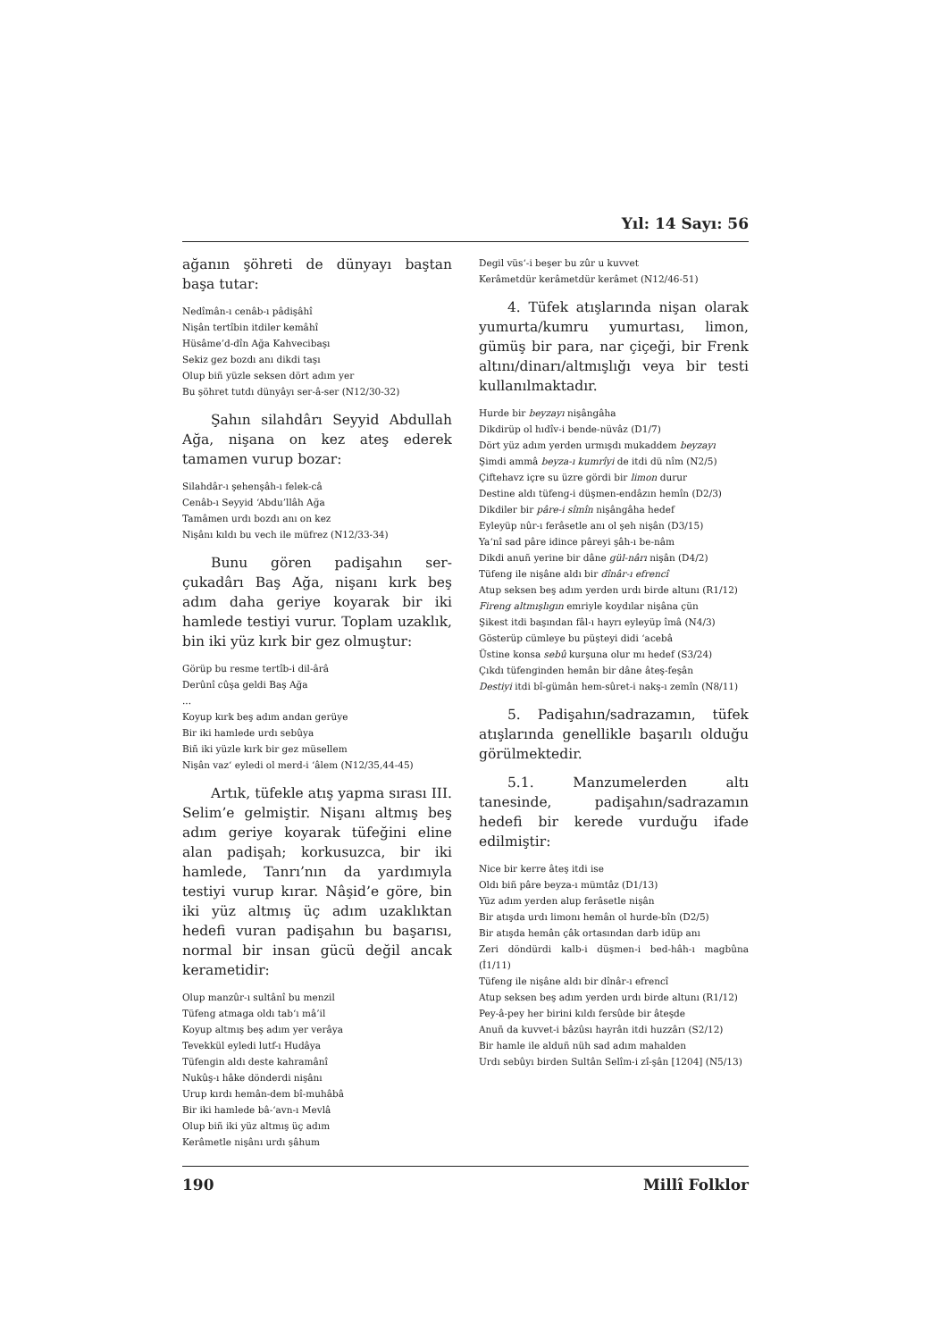Yıl: 14 Sayı: 56
ağanın şöhreti de dünyayı baştan başa tutar:
Nedîmân-ı cenâb-ı pâdişâhî
Nişân tertîbin itdiler kemâhî
Hüsâme’d-dîn Ağa Kahvecibaşı
Sekiz gez bozdı anı dikdi taşı
Olup biñ yüzle seksen dört adım yer
Bu şöhret tutdı dünyâyı ser-â-ser (N12/30-32)
Şahın silahdârı Seyyid Abdullah Ağa, nişana on kez ateş ederek tamamen vurup bozar:
Silahdâr-ı şehenşâh-ı felek-câ
Cenâb-ı Seyyid ‘Abdu’llâh Ağa
Tamâmen urdı bozdı anı on kez
Nişânı kıldı bu vech ile müfrez (N12/33-34)
Bunu gören padişahın ser-çukadârı Baş Ağa, nişanı kırk beş adım daha geriye koyarak bir iki hamlede testiyi vurur. Toplam uzaklık, bin iki yüz kırk bir gez olmuştur:
Görüp bu resme tertîb-i dil-ârâ
Derûnî cûşa geldi Baş Ağa
...
Koyup kırk beş adım andan gerüye
Bir iki hamlede urdı sebûya
Biñ iki yüzle kırk bir gez müsellem
Nişân vaz‘ eyledi ol merd-i ‘âlem (N12/35,44-45)
Artık, tüfekle atış yapma sırası III. Selim’e gelmiştir. Nişanı altmış beş adım geriye koyarak tüfeğini eline alan padişah; korkusuzca, bir iki hamlede, Tanrı’nın da yardımıyla testiyi vurup kırar. Nâşid’e göre, bin iki yüz altmış üç adım uzaklıktan hedefi vuran padişahın bu başarısı, normal bir insan gücü değil ancak kerametidir:
Olup manzûr-ı sultânî bu menzil
Tüfeng atmaga oldı tab‘ı mâ’il
Koyup altmış beş adım yer verâya
Tevekkül eyledi lutf-ı Hudâya
Tüfengin aldı deste kahramânî
Nukûş-ı hâke dönderdi nişânı
Urup kırdı hemân-dem bî-muhâbâ
Bir iki hamlede bâ-‘avn-ı Mevlâ
Olup biñ iki yüz altmış üç adım
Kerâmetle nişânı urdı şâhum
Degil vüs‘-i beşer bu zûr u kuvvet
Kerâmetdür kerâmetdür kerâmet (N12/46-51)
4. Tüfek atışlarında nişan olarak yumurta/kumru yumurtası, limon, gümüş bir para, nar çiçeği, bir Frenk altını/dinarı/altmışlığı veya bir testi kullanılmaktadır.
Hurde bir beyzayı nişângâha
Dikdirüp ol hıdîv-i bende-nüvâz (D1/7)
Dört yüz adım yerden urmışdı mukaddem beyzayı
Şimdi ammâ beyza-ı kumrîyi de itdi dü nîm (N2/5)
Çiftehavz içre su üzre gördi bir limon durur
Destine aldı tüfeng-i düşmen-endâzın hemîn (D2/3)
Dikdiler bir pâre-i sîmîn nişângâha hedef
Eyleyüp nûr-ı ferâsetle anı ol şeh nişân (D3/15)
Ya‘nî sad pâre idince pâreyi şâh-ı be-nâm
Dikdi anuñ yerine bir dâne gül-nârı nişân (D4/2)
Tüfeng ile nişâne aldı bir dînâr-ı efrencî
Atup seksen beş adım yerden urdı birde altunı (R1/12)
Fireng altmışlıgın emriyle koydılar nişâna çün
Şikest itdi başından fâl-ı hayrı eyleyüp îmâ (N4/3)
Gösterüp cümleye bu püşteyi didi ‘acebâ
Üstine konsa sebû kurşuna olur mı hedef (S3/24)
Çıkdı tüfenginden hemân bir dâne âteş-feşân
Destiyi itdi bî-gümân hem-sûret-i nakş-ı zemîn (N8/11)
5. Padişahın/sadrazamın, tüfek atışlarında genellikle başarılı olduğu görülmektedir.
5.1. Manzumelerden altı tanesinde, padişahın/sadrazamın hedefi bir kerede vurduğu ifade edilmiştir:
Nice bir kerre âteş itdi ise
Oldı biñ pâre beyza-ı mümtâz (D1/13)
Yüz adım yerden alup ferâsetle nişân
Bir atışda urdı limonı hemân ol hurde-bîn (D2/5)
Bir atışda hemân çâk ortasından darb idüp anı
Zeri döndürdi kalb-i düşmen-i bed-hâh-ı magbûna (İ1/11)
Tüfeng ile nişâne aldı bir dînâr-ı efrencî
Atup seksen beş adım yerden urdı birde altunı (R1/12)
Pey-â-pey her birini kıldı fersûde bir âteşde
Anuñ da kuvvet-i bâzûsı hayrân itdi huzzârı (S2/12)
Bir hamle ile alduñ nüh sad adım mahalden
Urdı sebûyı birden Sultân Selîm-i zî-şân [1204] (N5/13)
190 Millî Folklor